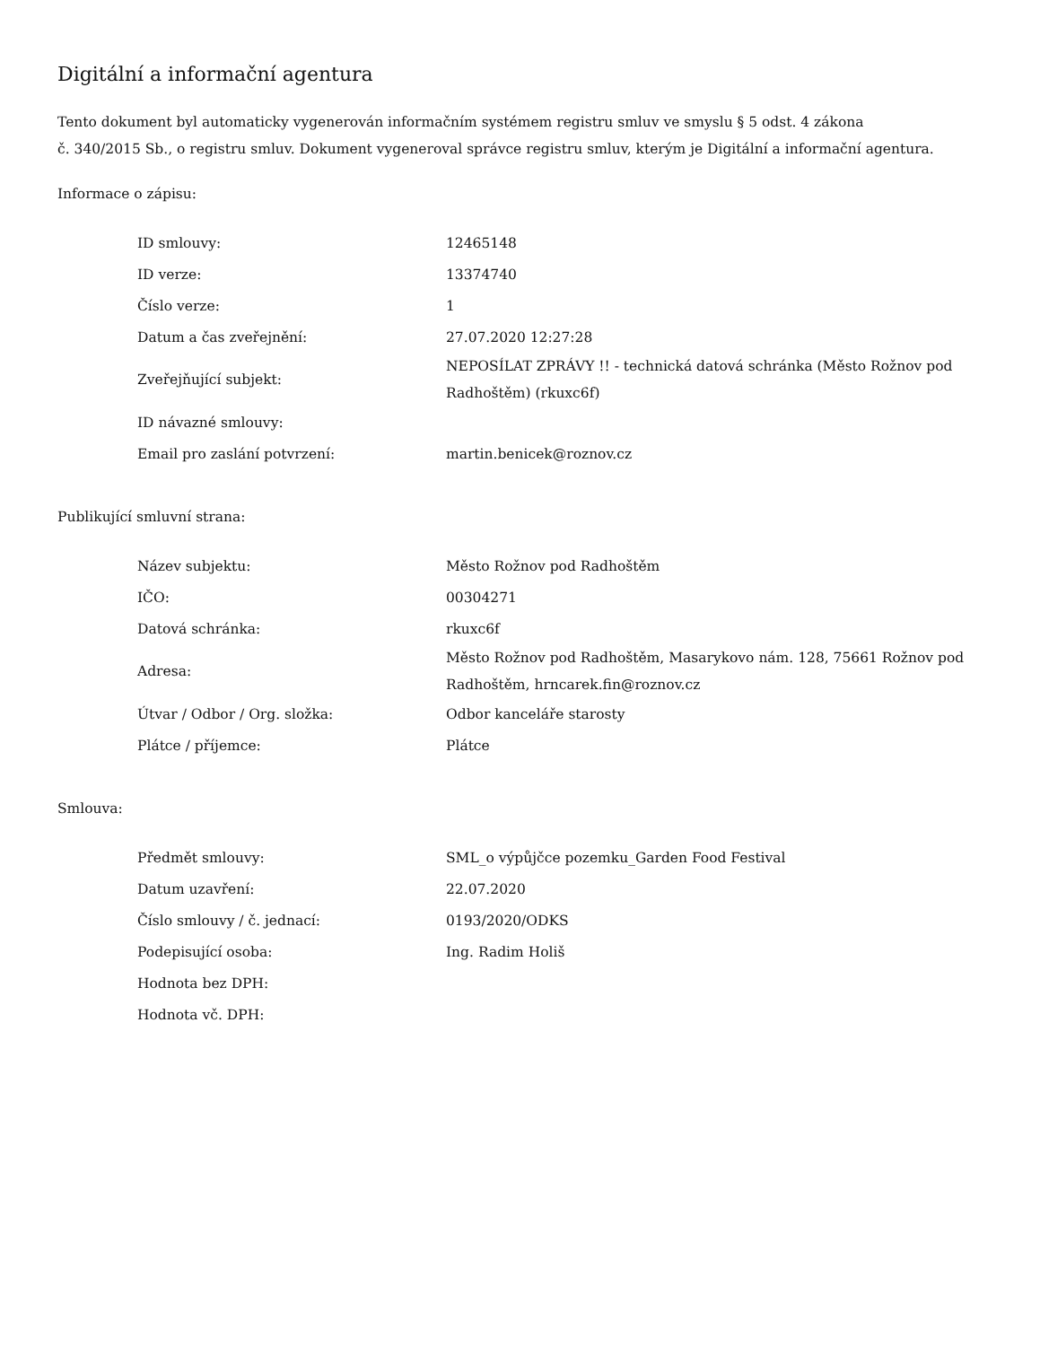Digitální a informační agentura
Tento dokument byl automaticky vygenerován informačním systémem registru smluv ve smyslu § 5 odst. 4 zákona
č. 340/2015 Sb., o registru smluv. Dokument vygeneroval správce registru smluv, kterým je Digitální a informační agentura.
Informace o zápisu:
| ID smlouvy: | 12465148 |
| ID verze: | 13374740 |
| Číslo verze: | 1 |
| Datum a čas zveřejnění: | 27.07.2020 12:27:28 |
| Zveřejňující subjekt: | NEPOSÍLAT ZPRÁVY !! - technická datová schránka (Město Rožnov pod Radhoštěm) (rkuxc6f) |
| ID návazné smlouvy: | |
| Email pro zaslání potvrzení: | martin.benicek@roznov.cz |
Publikující smluvní strana:
| Název subjektu: | Město Rožnov pod Radhoštěm |
| IČO: | 00304271 |
| Datová schránka: | rkuxc6f |
| Adresa: | Město Rožnov pod Radhoštěm, Masarykovo nám. 128, 75661 Rožnov pod Radhoštěm, hrncarek.fin@roznov.cz |
| Útvar / Odbor / Org. složka: | Odbor kanceláře starosty |
| Plátce / příjemce: | Plátce |
Smlouva:
| Předmět smlouvy: | SML_o výpůjčce pozemku_Garden Food Festival |
| Datum uzavření: | 22.07.2020 |
| Číslo smlouvy / č. jednací: | 0193/2020/ODKS |
| Podepisující osoba: | Ing. Radim Holiš |
| Hodnota bez DPH: | |
| Hodnota vč. DPH: | |